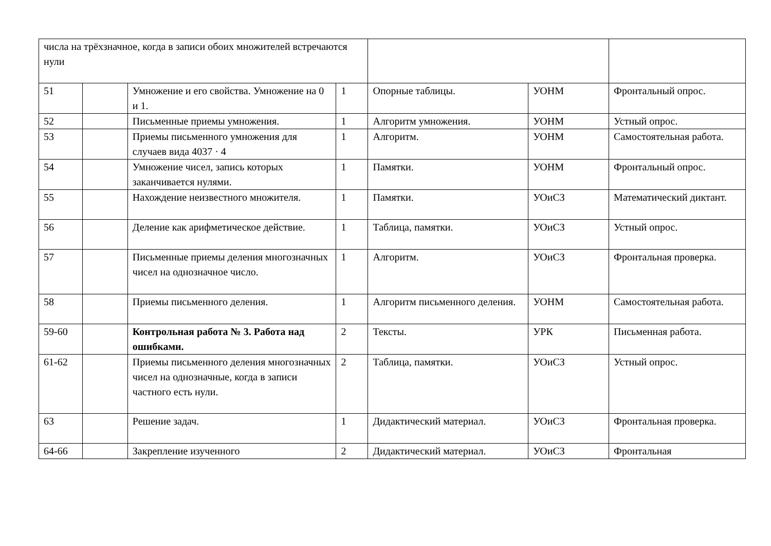| числа на трёхзначное, когда в записи обоих множителей встречаются нули | | | | | | |
| 51 | | Умножение и его свойства. Умножение на 0 и 1. | 1 | Опорные таблицы. | УОНМ | Фронтальный опрос. |
| 52 | | Письменные приемы умножения. | 1 | Алгоритм умножения. | УОНМ | Устный опрос. |
| 53 | | Приемы письменного умножения для случаев вида 4037 · 4 | 1 | Алгоритм. | УОНМ | Самостоятельная работа. |
| 54 | | Умножение чисел, запись которых заканчивается нулями. | 1 | Памятки. | УОНМ | Фронтальный опрос. |
| 55 | | Нахождение неизвестного множителя. | 1 | Памятки. | УОиСЗ | Математический диктант. |
| 56 | | Деление как арифметическое действие. | 1 | Таблица, памятки. | УОиСЗ | Устный опрос. |
| 57 | | Письменные приемы деления многозначных чисел на однозначное число. | 1 | Алгоритм. | УОиСЗ | Фронтальная проверка. |
| 58 | | Приемы письменного деления. | 1 | Алгоритм письменного деления. | УОНМ | Самостоятельная работа. |
| 59-60 | | Контрольная работа № 3. Работа над ошибками. | 2 | Тексты. | УРК | Письменная работа. |
| 61-62 | | Приемы письменного деления многозначных чисел на однозначные, когда в записи частного есть нули. | 2 | Таблица, памятки. | УОиСЗ | Устный опрос. |
| 63 | | Решение задач. | 1 | Дидактический материал. | УОиСЗ | Фронтальная проверка. |
| 64-66 | | Закрепление изученного | 2 | Дидактический материал. | УОиСЗ | Фронтальная |